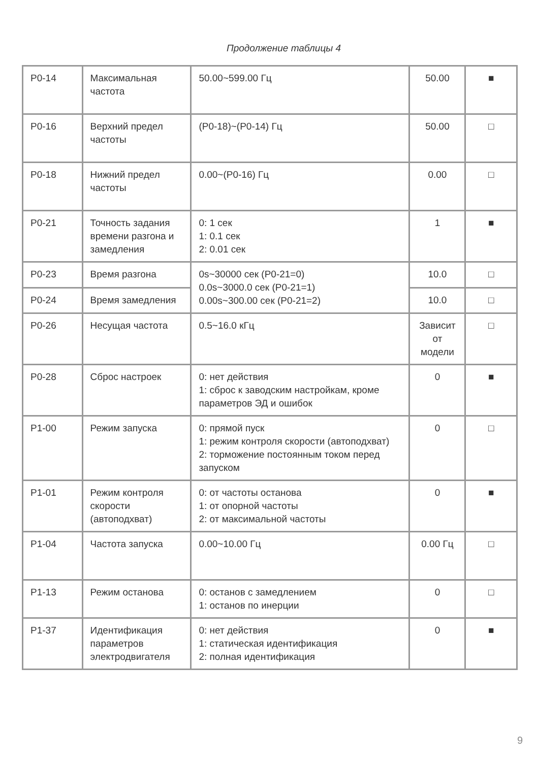Продолжение таблицы 4
| P0-14 | Максимальная частота | 50.00~599.00 Гц | 50.00 | ■ |
| P0-16 | Верхний предел частоты | (P0-18)~(P0-14) Гц | 50.00 | □ |
| P0-18 | Нижний предел частоты | 0.00~(P0-16) Гц | 0.00 | □ |
| P0-21 | Точность задания времени разгона и замедления | 0: 1 сек 1: 0.1 сек 2: 0.01 сек | 1 | ■ |
| P0-23 | Время разгона | 0s~30000 сек (P0-21=0) 0.0s~3000.0 сек (P0-21=1) 0.00s~300.00 сек (P0-21=2) | 10.0 | □ |
| P0-24 | Время замедления | | 10.0 | □ |
| P0-26 | Несущая частота | 0.5~16.0 кГц | Зависит от модели | □ |
| P0-28 | Сброс настроек | 0: нет действия 1: сброс к заводским настройкам, кроме параметров ЭД и ошибок | 0 | ■ |
| P1-00 | Режим запуска | 0: прямой пуск 1: режим контроля скорости (автоподхват) 2: торможение постоянным током перед запуском | 0 | □ |
| P1-01 | Режим контроля скорости (автоподхват) | 0: от частоты останова 1: от опорной частоты 2: от максимальной частоты | 0 | ■ |
| P1-04 | Частота запуска | 0.00~10.00 Гц | 0.00 Гц | □ |
| P1-13 | Режим останова | 0: останов с замедлением 1: останов по инерции | 0 | □ |
| P1-37 | Идентификация параметров электродвигателя | 0: нет действия 1: статическая идентификация 2: полная идентификация | 0 | ■ |
9